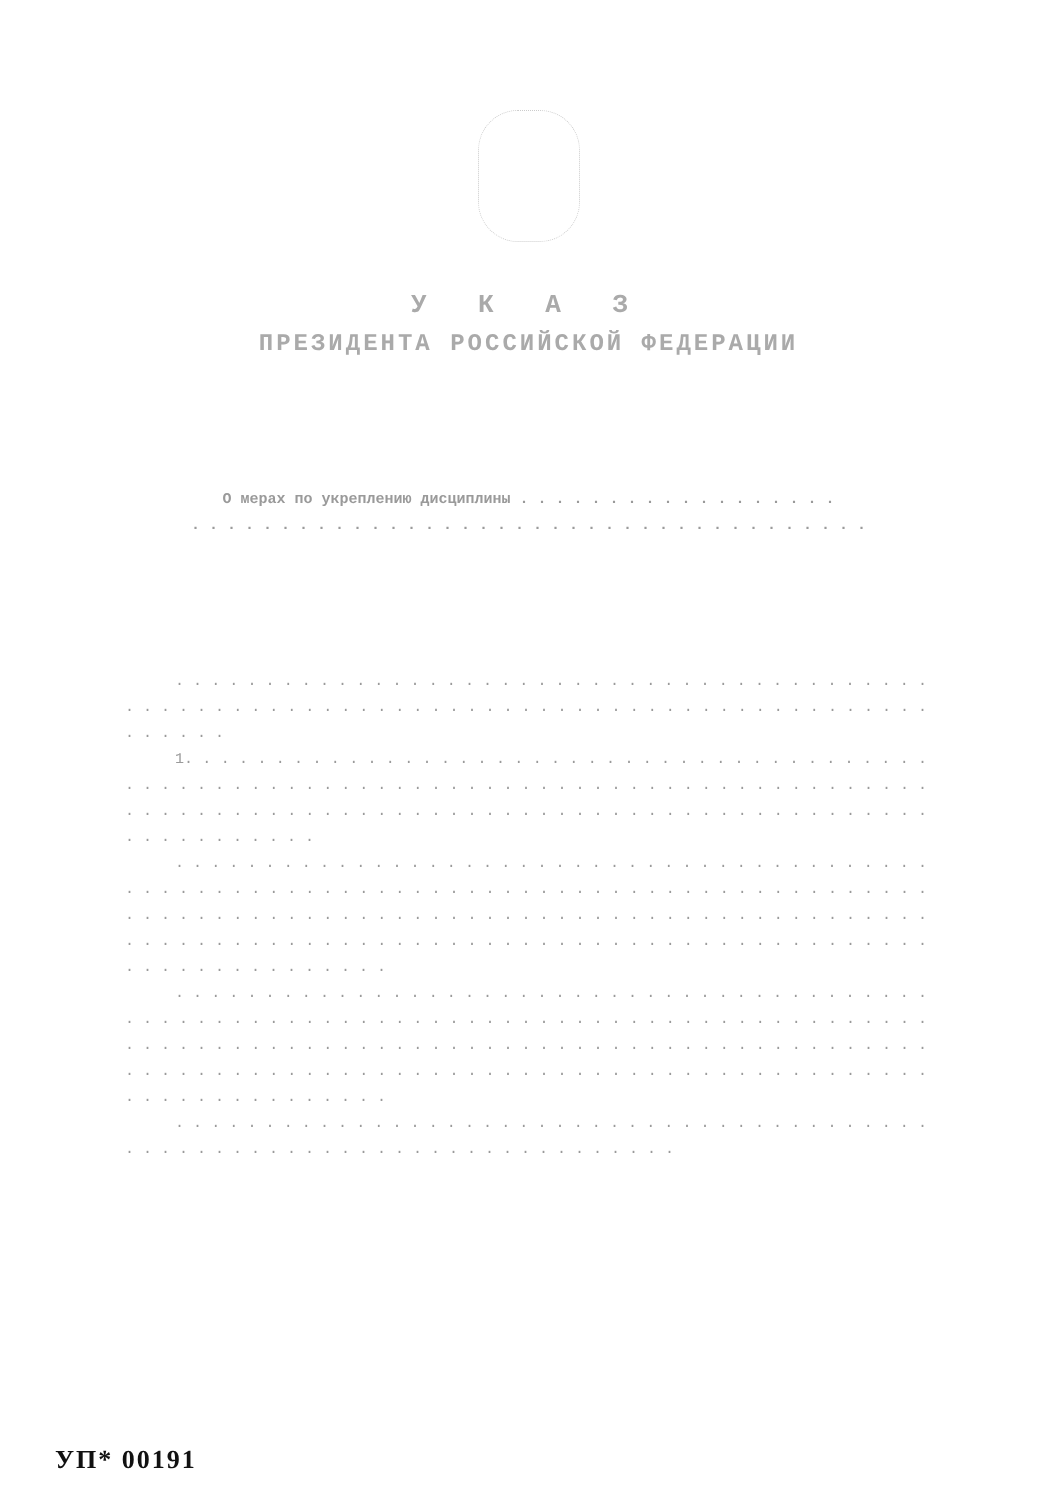У К А З
ПРЕЗИДЕНТА РОССИЙСКОЙ ФЕДЕРАЦИИ
О мерах по укреплению дисциплины . . . . . . . . . . . . . . . . . .
. . . . . . . . . . . . . . . . . . . . . . . . . . . . . . . . . . . . . .
. . . . . . . . . . . . . . . . . . . . . . . . . . . . . . . . . . . . . . . . . . . . . . . . . . . . . . . . . . . . . . . . . . . . . . . . . . . . . . . . . . . . . . . . . . . . .
1. . . . . . . . . . . . . . . . . . . . . . . . . . . . . . . . . . . . . . . . . . . . . . . . . . . . . . . . . . . . . . . . . . . . . . . . . . . . . . . . . . . . . . . . . . . . . . . . . . . . . . . . . . . . . . . . . . . . . . . . . . . . . . . . . . . . . . . . . . . . . .
. . . . . . . . . . . . . . . . . . . . . . . . . . . . . . . . . . . . . . . . . . . . . . . . . . . . . . . . . . . . . . . . . . . . . . . . . . . . . . . . . . . . . . . . . . . . . . . . . . . . . . . . . . . . . . . . . . . . . . . . . . . . . . . . . . . . . . . . . . . . . . . . . . . . . . . . . . . . . . . . . . . . . . . . . . . . . . . . . . . . . . . . . . . . . . . .
. . . . . . . . . . . . . . . . . . . . . . . . . . . . . . . . . . . . . . . . . . . . . . . . . . . . . . . . . . . . . . . . . . . . . . . . . . . . . . . . . . . . . . . . . . . . . . . . . . . . . . . . . . . . . . . . . . . . . . . . . . . . . . . . . . . . . . . . . . . . . . . . . . . . . . . . . . . . . . . . . . . . . . . . . . . . . . . . . . . . . . . . . . . . . . . .
. . . . . . . . . . . . . . . . . . . . . . . . . . . . . . . . . . . . . . . . . . . . . . . . . . . . . . . . . . . . . . . . . . . . . . . . .
УП* 00191